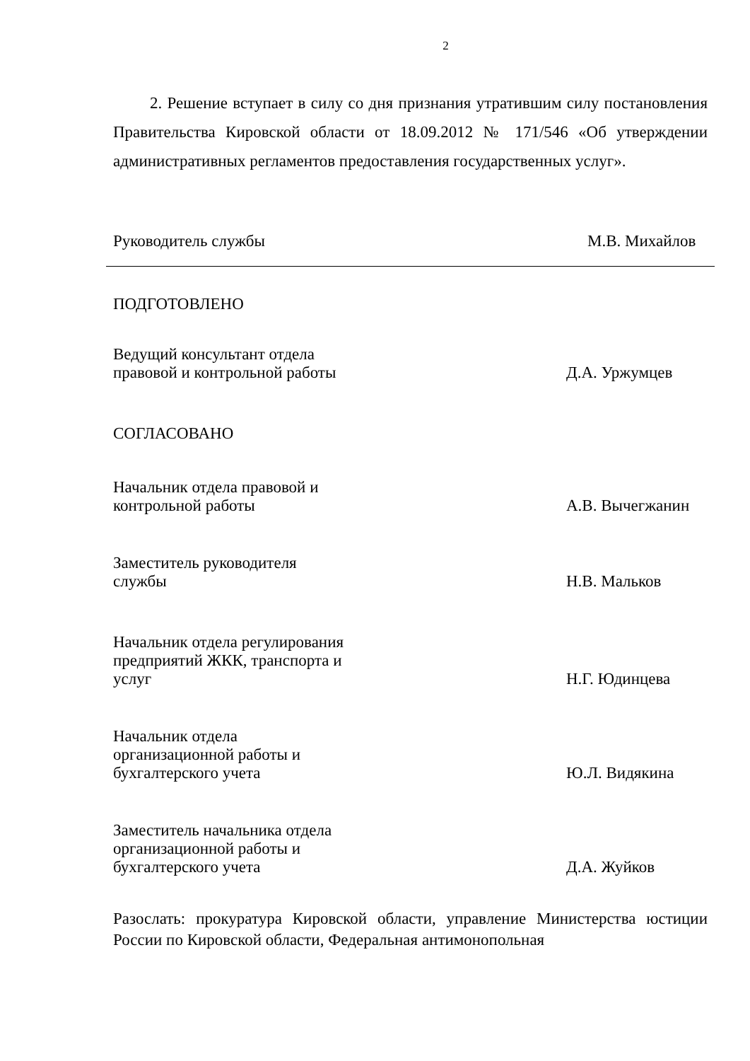2
2. Решение вступает в силу со дня признания утратившим силу постановления Правительства Кировской области от 18.09.2012 № 171/546 «Об утверждении административных регламентов предоставления государственных услуг».
Руководитель службы
М.В. Михайлов
ПОДГОТОВЛЕНО
Ведущий консультант отдела правовой и контрольной работы
Д.А. Уржумцев
СОГЛАСОВАНО
Начальник отдела правовой и контрольной работы
А.В. Вычегжанин
Заместитель руководителя службы
Н.В. Мальков
Начальник отдела регулирования предприятий ЖКК, транспорта и услуг
Н.Г. Юдинцева
Начальник отдела организационной работы и бухгалтерского учета
Ю.Л. Видякина
Заместитель начальника отдела организационной работы и бухгалтерского учета
Д.А. Жуйков
Разослать: прокуратура Кировской области, управление Министерства юстиции России по Кировской области, Федеральная антимонопольная